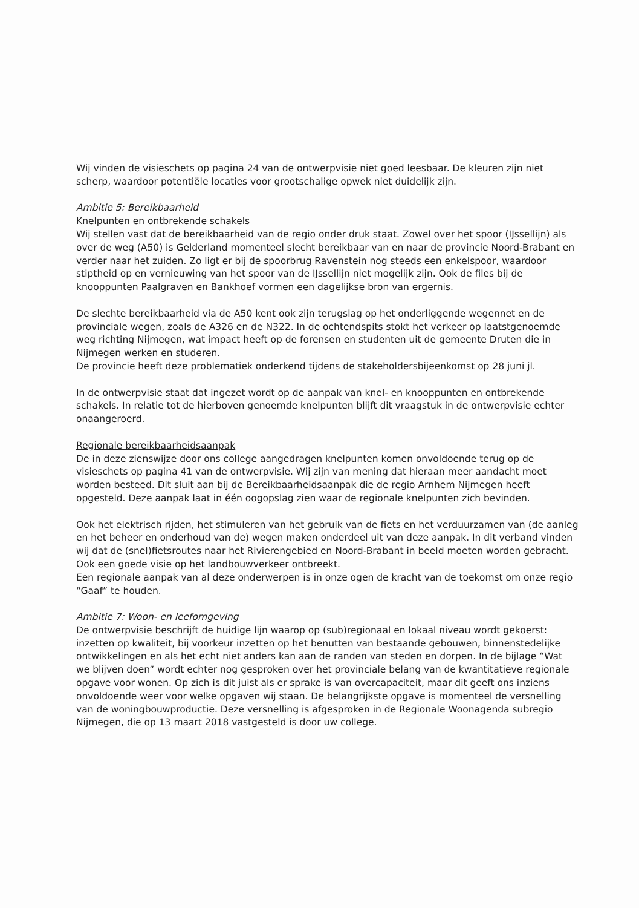Wij vinden de visieschets op pagina 24 van de ontwerpvisie niet goed leesbaar. De kleuren zijn niet scherp, waardoor potentiële locaties voor grootschalige opwek niet duidelijk zijn.
Ambitie 5: Bereikbaarheid
Knelpunten en ontbrekende schakels
Wij stellen vast dat de bereikbaarheid van de regio onder druk staat. Zowel over het spoor (IJssellijn) als over de weg (A50) is Gelderland momenteel slecht bereikbaar van en naar de provincie Noord-Brabant en verder naar het zuiden. Zo ligt er bij de spoorbrug Ravenstein nog steeds een enkelspoor, waardoor stiptheid op en vernieuwing van het spoor van de IJssellijn niet mogelijk zijn. Ook de files bij de knooppunten Paalgraven en Bankhoef vormen een dagelijkse bron van ergernis.
De slechte bereikbaarheid via de A50 kent ook zijn terugslag op het onderliggende wegennet en de provinciale wegen, zoals de A326 en de N322. In de ochtendspits stokt het verkeer op laatstgenoemde weg richting Nijmegen, wat impact heeft op de forensen en studenten uit de gemeente Druten die in Nijmegen werken en studeren.
De provincie heeft deze problematiek onderkend tijdens de stakeholdersbijeenkomst op 28 juni jl.
In de ontwerpvisie staat dat ingezet wordt op de aanpak van knel- en knooppunten en ontbrekende schakels. In relatie tot de hierboven genoemde knelpunten blijft dit vraagstuk in de ontwerpvisie echter onaangeroerd.
Regionale bereikbaarheidsaanpak
De in deze zienswijze door ons college aangedragen knelpunten komen onvoldoende terug op de visieschets op pagina 41 van de ontwerpvisie. Wij zijn van mening dat hieraan meer aandacht moet worden besteed. Dit sluit aan bij de Bereikbaarheidsaanpak die de regio Arnhem Nijmegen heeft opgesteld. Deze aanpak laat in één oogopslag zien waar de regionale knelpunten zich bevinden.
Ook het elektrisch rijden, het stimuleren van het gebruik van de fiets en het verduurzamen van (de aanleg en het beheer en onderhoud van de) wegen maken onderdeel uit van deze aanpak. In dit verband vinden wij dat de (snel)fietsroutes naar het Rivierengebied en Noord-Brabant in beeld moeten worden gebracht. Ook een goede visie op het landbouwverkeer ontbreekt.
Een regionale aanpak van al deze onderwerpen is in onze ogen de kracht van de toekomst om onze regio “Gaaf” te houden.
Ambitie 7: Woon- en leefomgeving
De ontwerpvisie beschrijft de huidige lijn waarop op (sub)regionaal en lokaal niveau wordt gekoerst: inzetten op kwaliteit, bij voorkeur inzetten op het benutten van bestaande gebouwen, binnenstedelijke ontwikkelingen en als het echt niet anders kan aan de randen van steden en dorpen. In de bijlage “Wat we blijven doen” wordt echter nog gesproken over het provinciale belang van de kwantitatieve regionale opgave voor wonen. Op zich is dit juist als er sprake is van overcapaciteit, maar dit geeft ons inziens onvoldoende weer voor welke opgaven wij staan. De belangrijkste opgave is momenteel de versnelling van de woningbouwproductie. Deze versnelling is afgesproken in de Regionale Woonagenda subregio Nijmegen, die op 13 maart 2018 vastgesteld is door uw college.